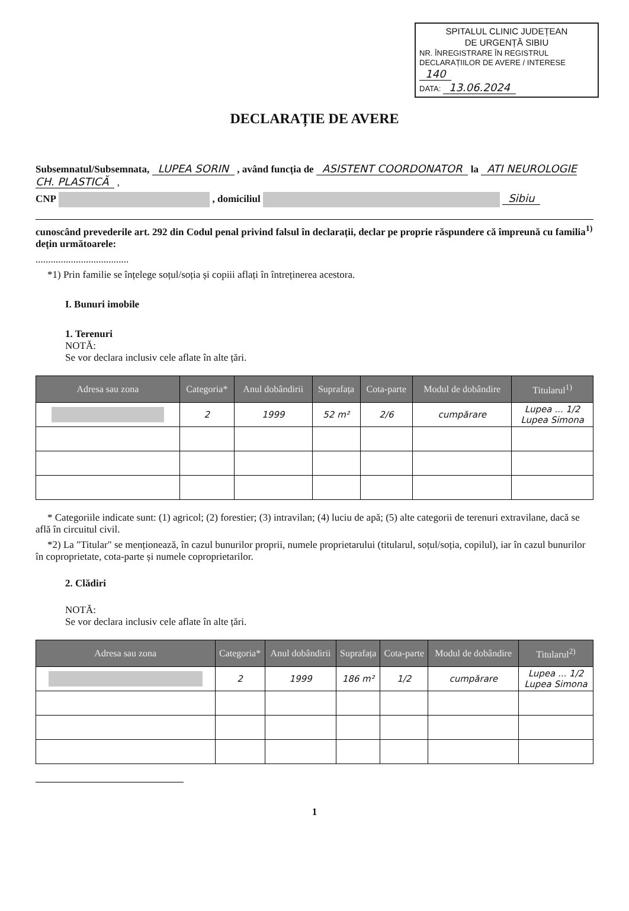SPITALUL CLINIC JUDEȚEAN
DE URGENȚĂ SIBIU
NR. ÎNREGISTRARE ÎN REGISTRUL DECLARAȚIILOR DE AVERE / INTERESE 140
DATA: 13.06.2024
DECLARAȚIE DE AVERE
Subsemnatul/Subsemnata, LUPEA SORIN , având funcția de ASISTENT COORDONATOR la ATI NEUROLOGIE CH. PLASTICĂ ,
CNP , domiciliul Sibiu
cunoscând prevederile art. 292 din Codul penal privind falsul în declarații, declar pe proprie răspundere că împreună cu familia<sup>1)</sup> dețin următoarele:
.....................................
*1) Prin familie se înțelege soțul/soția și copiii aflați în întreținerea acestora.
I. Bunuri imobile
1. Terenuri
NOTĂ:
Se vor declara inclusiv cele aflate în alte țări.
| Adresa sau zona | Categoria* | Anul dobândirii | Suprafața | Cota-parte | Modul de dobândire | Titularul<sup>1)</sup> |
| --- | --- | --- | --- | --- | --- | --- |
| | 2 | 1999 | 52 m² | 2/6 | cumpărare | Lupea ... 1/2 Lupea Simona |
* Categoriile indicate sunt: (1) agricol; (2) forestier; (3) intravilan; (4) luciu de apă; (5) alte categorii de terenuri extravilane, dacă se află în circuitul civil.
*2) La "Titular" se menționează, în cazul bunurilor proprii, numele proprietarului (titularul, soțul/soția, copilul), iar în cazul bunurilor în coproprietate, cota-parte și numele coproprietarilor.
2. Clădiri
NOTĂ:
Se vor declara inclusiv cele aflate în alte țări.
| Adresa sau zona | Categoria* | Anul dobândirii | Suprafața | Cota-parte | Modul de dobândire | Titularul<sup>2)</sup> |
| --- | --- | --- | --- | --- | --- | --- |
| | 2 | 1999 | 186 m² | 1/2 | cumpărare | Lupea ... 1/2 Lupea Simona |
1